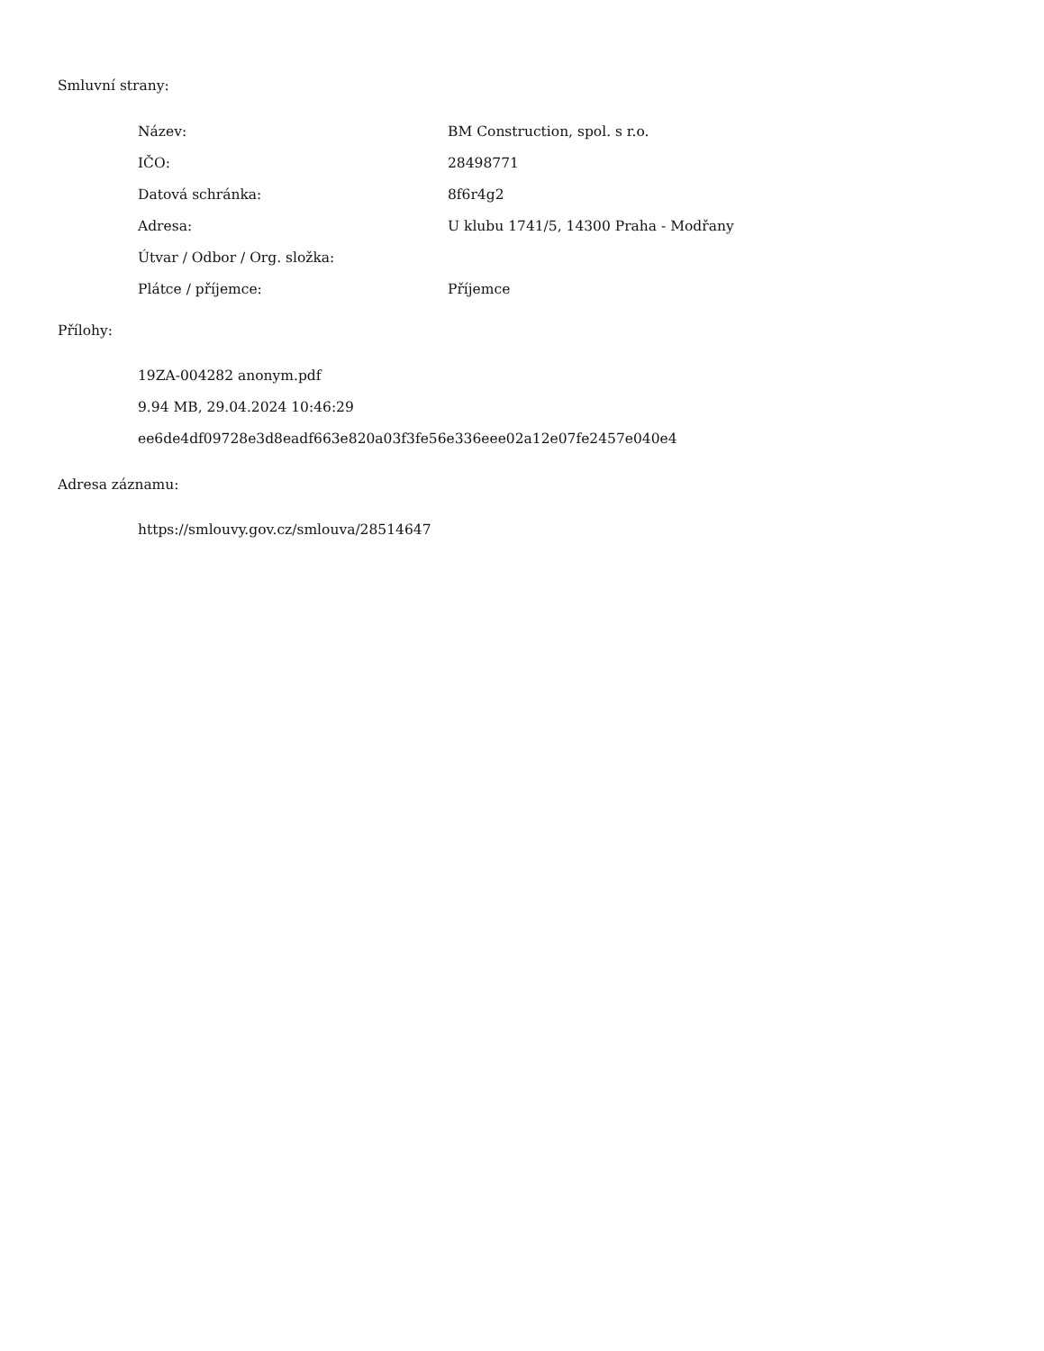Smluvní strany:
| Název: | BM Construction, spol. s r.o. |
| IČO: | 28498771 |
| Datová schránka: | 8f6r4g2 |
| Adresa: | U klubu 1741/5, 14300 Praha - Modřany |
| Útvar / Odbor / Org. složka: | |
| Plátce / příjemce: | Příjemce |
Přílohy:
19ZA-004282 anonym.pdf
9.94 MB, 29.04.2024 10:46:29
ee6de4df09728e3d8eadf663e820a03f3fe56e336eee02a12e07fe2457e040e4
Adresa záznamu:
https://smlouvy.gov.cz/smlouva/28514647